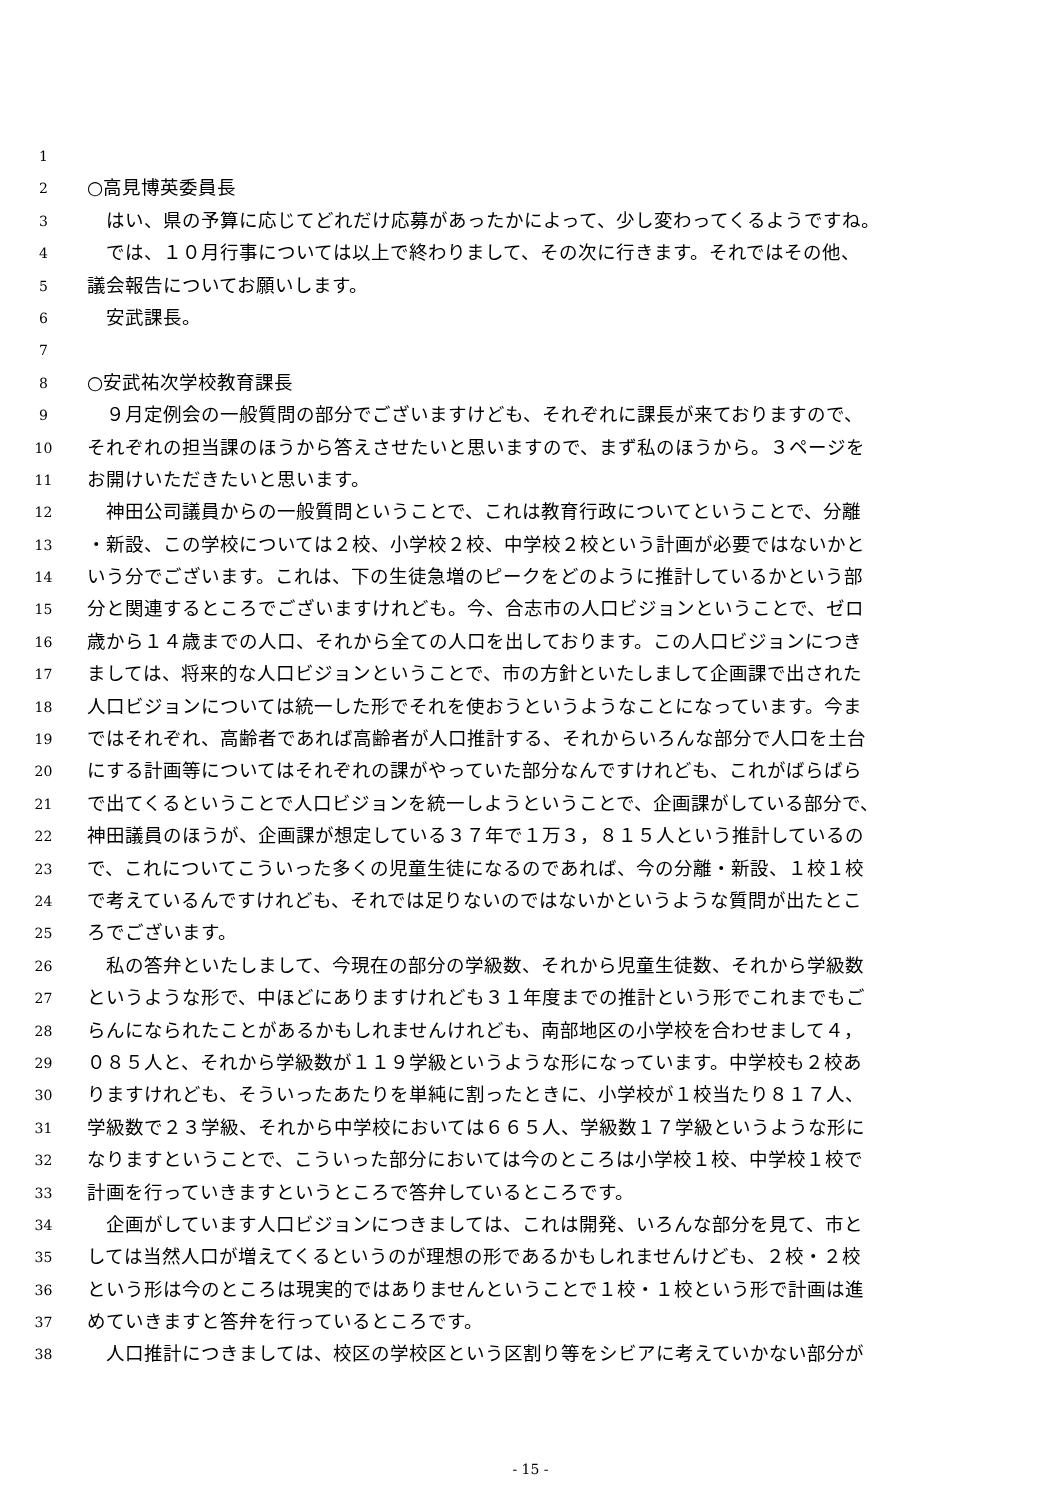1
2 ○高見博英委員長
3　はい、県の予算に応じてどれだけ応募があったかによって、少し変わってくるようですね。
4　では、１０月行事については以上で終わりまして、その次に行きます。それではその他、
5 議会報告についてお願いします。
6　安武課長。
7
8 ○安武祐次学校教育課長
9　９月定例会の一般質問の部分でございますけども、それぞれに課長が来ておりますので、
10 それぞれの担当課のほうから答えさせたいと思いますので、まず私のほうから。３ページを
11 お開けいただきたいと思います。
12　神田公司議員からの一般質問ということで、これは教育行政についてということで、分離
13 ・新設、この学校については２校、小学校２校、中学校２校という計画が必要ではないかと
14 いう分でございます。これは、下の生徒急増のピークをどのように推計しているかという部
15 分と関連するところでございますけれども。今、合志市の人口ビジョンということで、ゼロ
16 歳から１４歳までの人口、それから全ての人口を出しております。この人口ビジョンにつき
17 ましては、将来的な人口ビジョンということで、市の方針といたしまして企画課で出された
18 人口ビジョンについては統一した形でそれを使おうというようなことになっています。今ま
19 ではそれぞれ、高齢者であれば高齢者が人口推計する、それからいろんな部分で人口を土台
20 にする計画等についてはそれぞれの課がやっていた部分なんですけれども、これがばらばら
21 で出てくるということで人口ビジョンを統一しようということで、企画課がしている部分で、
22 神田議員のほうが、企画課が想定している３７年で１万３，８１５人という推計しているの
23 で、これについてこういった多くの児童生徒になるのであれば、今の分離・新設、１校１校
24 で考えているんですけれども、それでは足りないのではないかというような質問が出たとこ
25 ろでございます。
26　私の答弁といたしまして、今現在の部分の学級数、それから児童生徒数、それから学級数
27 というような形で、中ほどにありますけれども３１年度までの推計という形でこれまでもご
28 らんになられたことがあるかもしれませんけれども、南部地区の小学校を合わせまして４，
29 ０８５人と、それから学級数が１１９学級というような形になっています。中学校も２校あ
30 りますけれども、そういったあたりを単純に割ったときに、小学校が１校当たり８１７人、
31 学級数で２３学級、それから中学校においては６６５人、学級数１７学級というような形に
32 なりますということで、こういった部分においては今のところは小学校１校、中学校１校で
33 計画を行っていきますというところで答弁しているところです。
34　企画がしています人口ビジョンにつきましては、これは開発、いろんな部分を見て、市と
35 しては当然人口が増えてくるというのが理想の形であるかもしれませんけども、２校・２校
36 という形は今のところは現実的ではありませんということで１校・１校という形で計画は進
37 めていきますと答弁を行っているところです。
38　人口推計につきましては、校区の学校区という区割り等をシビアに考えていかない部分が
- 15 -